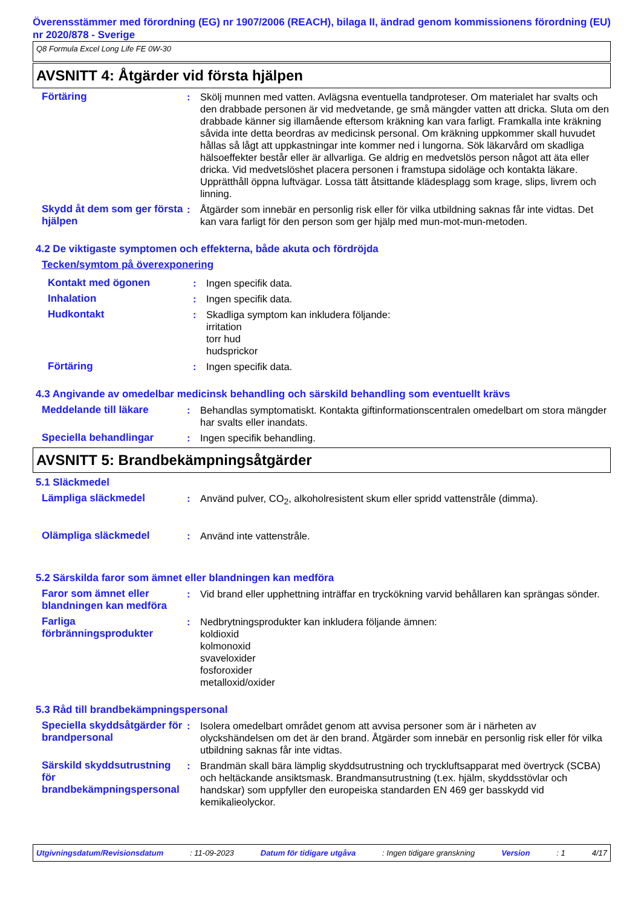Överensstämmer med förordning (EG) nr 1907/2006 (REACH), bilaga II, ändrad genom kommissionens förordning (EU) nr 2020/878 - Sverige
Q8 Formula Excel Long Life FE 0W-30
AVSNITT 4: Åtgärder vid första hjälpen
Förtäring : Skölj munnen med vatten. Avlägsna eventuella tandproteser. Om materialet har svalts och den drabbade personen är vid medvetande, ge små mängder vatten att dricka. Sluta om den drabbade känner sig illamående eftersom kräkning kan vara farligt. Framkalla inte kräkning såvida inte detta beordras av medicinsk personal. Om kräkning uppkommer skall huvudet hållas så lågt att uppkastningar inte kommer ned i lungorna. Sök läkarvård om skadliga hälsoeffekter består eller är allvarliga. Ge aldrig en medvetslös person något att äta eller dricka. Vid medvetslöshet placera personen i framstupa sidoläge och kontakta läkare. Upprätthåll öppna luftvägar. Lossa tätt åtsittande klädesplagg som krage, slips, livrem och linning.
Skydd åt dem som ger första hjälpen
: Åtgärder som innebär en personlig risk eller för vilka utbildning saknas får inte vidtas. Det kan vara farligt för den person som ger hjälp med mun-mot-mun-metoden.
4.2 De viktigaste symptomen och effekterna, både akuta och fördröjda
Tecken/symtom på överexponering
Kontakt med ögonen : Ingen specifik data.
Inhalation : Ingen specifik data.
Hudkontakt : Skadliga symptom kan inkludera följande:
irritation
torr hud
hudsprickor
Förtäring : Ingen specifik data.
4.3 Angivande av omedelbar medicinsk behandling och särskild behandling som eventuellt krävs
Meddelande till läkare : Behandlas symptomatiskt. Kontakta giftinformationscentralen omedelbart om stora mängder har svalts eller inandats.
Speciella behandlingar : Ingen specifik behandling.
AVSNITT 5: Brandbekämpningsåtgärder
5.1 Släckmedel
Lämpliga släckmedel : Använd pulver, CO<sub>2</sub>, alkoholresistent skum eller spridd vattenstråle (dimma).
Olämpliga släckmedel : Använd inte vattenstråle.
5.2 Särskilda faror som ämnet eller blandningen kan medföra
Faror som ämnet eller blandningen kan medföra
: Vid brand eller upphettning inträffar en tryckökning varvid behållaren kan sprängas sönder.
Farliga förbränningsprodukter
: Nedbrytningsprodukter kan inkludera följande ämnen:
koldioxid
kolmonoxid
svaveloxider
fosforoxider
metalloxid/oxider
5.3 Råd till brandbekämpningspersonal
Speciella skyddsåtgärder för brandpersonal
: Isolera omedelbart området genom att avvisa personer som är i närheten av olyckshändelsen om det är den brand. Åtgärder som innebär en personlig risk eller för vilka utbildning saknas får inte vidtas.
Särskild skyddsutrustning för brandbekämpningspersonal
: Brandmän skall bära lämplig skyddsutrustning och tryckluftsapparat med övertryck (SCBA) och heltäckande ansiktsmask. Brandmansutrustning (t.ex. hjälm, skyddsstövlar och handskar) som uppfyller den europeiska standarden EN 469 ger basskydd vid kemikalieolyckor.
Utgivningsdatum/Revisionsdatum : 11-09-2023 Datum för tidigare utgåva : Ingen tidigare granskning Version : 1 4/17